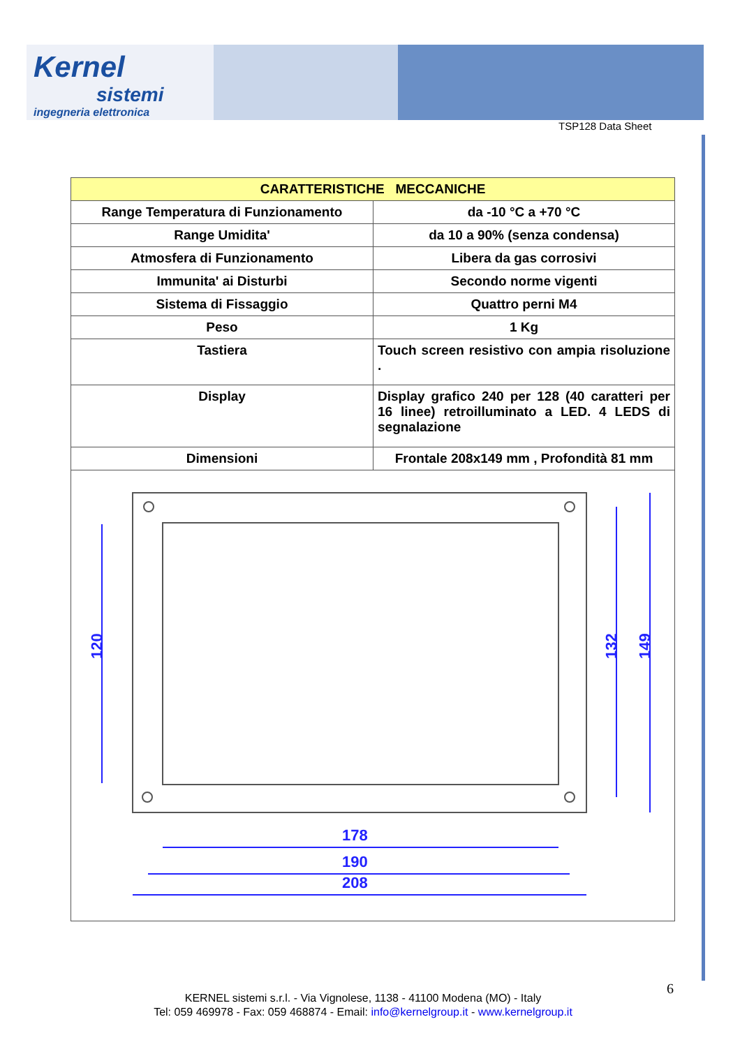Kernel
sistemi
ingegneria elettronica
TSP128 Data Sheet
| CARATTERISTICHE MECCANICHE | |
| --- | --- |
| Range Temperatura di Funzionamento | da -10 °C a +70 °C |
| Range Umidita' | da 10 a 90% (senza condensa) |
| Atmosfera di Funzionamento | Libera da gas corrosivi |
| Immunita' ai Disturbi | Secondo norme vigenti |
| Sistema di Fissaggio | Quattro perni M4 |
| Peso | 1 Kg |
| Tastiera | Touch screen resistivo con ampia risoluzione . |
| Display | Display grafico 240 per 128 (40 caratteri per 16 linee) retroilluminato a LED. 4 LEDS di segnalazione |
| Dimensioni | Frontale 208x149 mm , Profondità 81 mm |
| 178 190 208 120 132 149 | |
6
KERNEL sistemi s.r.l. - Via Vignolese, 1138 - 41100 Modena (MO) - Italy
Tel: 059 469978 - Fax: 059 468874 - Email: info@kernelgroup.it - www.kernelgroup.it